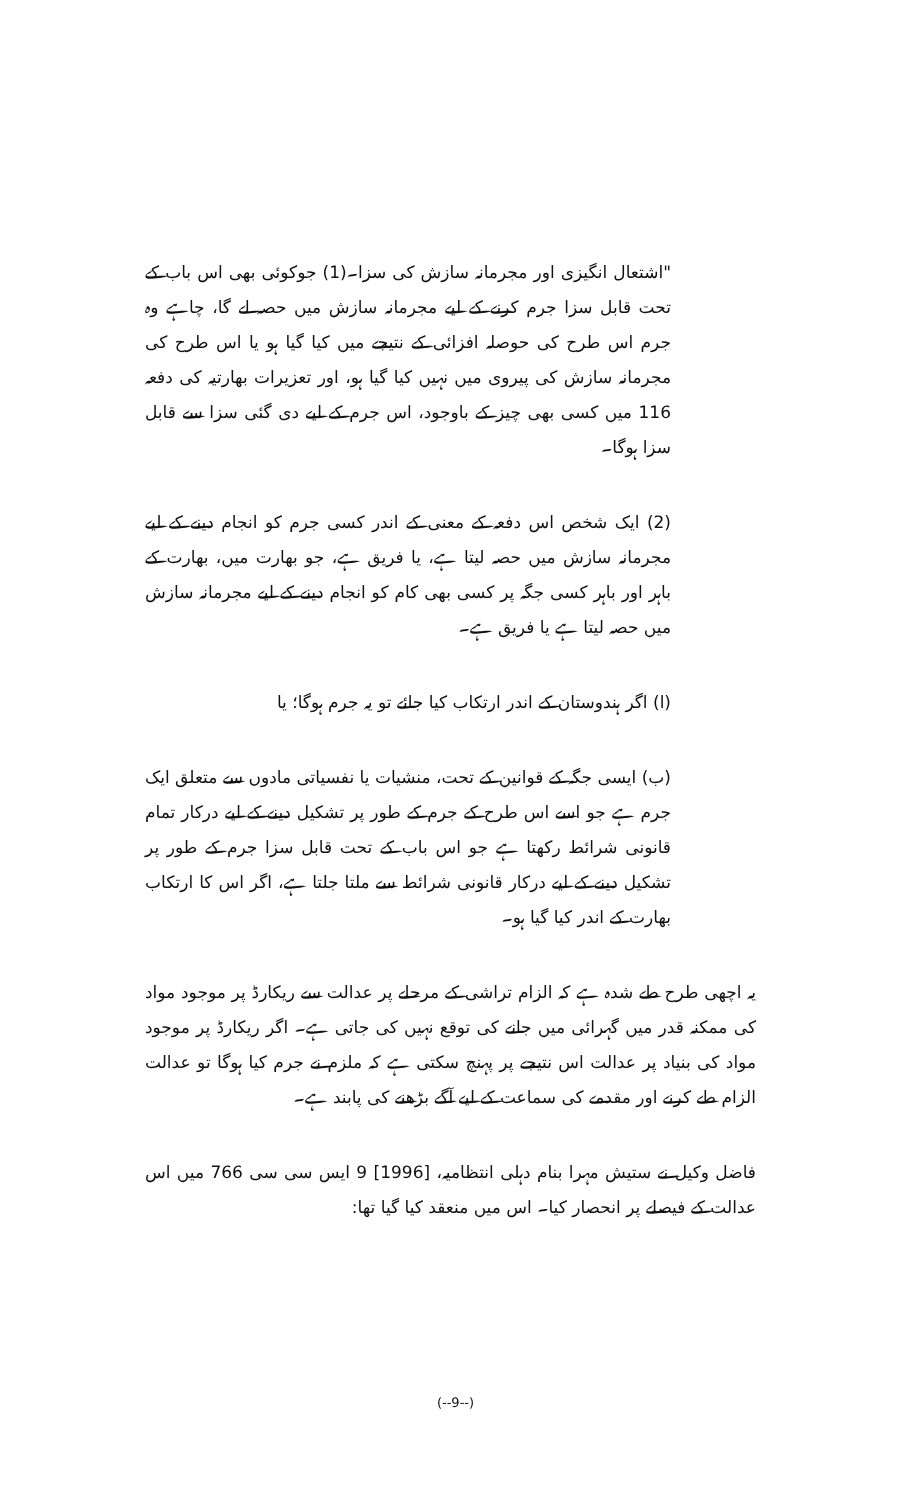"اشتعال انگیزی اور مجرمانہ سازش کی سزا۔(1) جوکوئی بھی اس باب کے تحت قابل سزا جرم کرنے کے لیے مجرمانہ سازش میں حصہ لے گا، چاہے وہ جرم اس طرح کی حوصلہ افزائی کے نتیجے میں کیا گیا ہو یا اس طرح کی مجرمانہ سازش کی پیروی میں نہیں کیا گیا ہو، اور تعزیرات بھارتیہ کی دفعہ 116 میں کسی بھی چیز کے باوجود، اس جرم کے لیے دی گئی سزا سے قابل سزا ہوگا۔
(2) ایک شخص اس دفعہ کے معنی کے اندر کسی جرم کو انجام دینے کے لیے مجرمانہ سازش میں حصہ لیتا ہے، یا فریق ہے، جو بھارت میں، بھارت کے باہر اور باہر کسی جگہ پر کسی بھی کام کو انجام دینے کے لیے مجرمانہ سازش میں حصہ لیتا ہے یا فریق ہے۔
(ا) اگر ہندوستان کے اندر ارتکاب کیا جائے تو یہ جرم ہوگا؛ یا
(ب) ایسی جگہ کے قوانین کے تحت، منشیات یا نفسیاتی مادوں سے متعلق ایک جرم ہے جو اسے اس طرح کے جرم کے طور پر تشکیل دینے کے لیے درکار تمام قانونی شرائط رکھتا ہے جو اس باب کے تحت قابل سزا جرم کے طور پر تشکیل دینے کے لیے درکار قانونی شرائط سے ملتا جلتا ہے، اگر اس کا ارتکاب بھارت کے اندر کیا گیا ہو۔
یہ اچھی طرح طے شدہ ہے کہ الزام تراشی کے مرحلے پر عدالت سے ریکارڈ پر موجود مواد کی ممکنہ قدر میں گہرائی میں جانے کی توقع نہیں کی جاتی ہے۔ اگر ریکارڈ پر موجود مواد کی بنیاد پر عدالت اس نتیجے پر پہنچ سکتی ہے کہ ملزم نے جرم کیا ہوگا تو عدالت الزام طے کرنے اور مقدمے کی سماعت کے لیے آگے بڑھنے کی پابند ہے۔
فاضل وکیل نے ستیش مہرا بنام دہلی انتظامیہ، [1996] 9 ایس سی سی 766 میں اس عدالت کے فیصلے پر انحصار کیا۔ اس میں منعقد کیا گیا تھا:
(--9--)